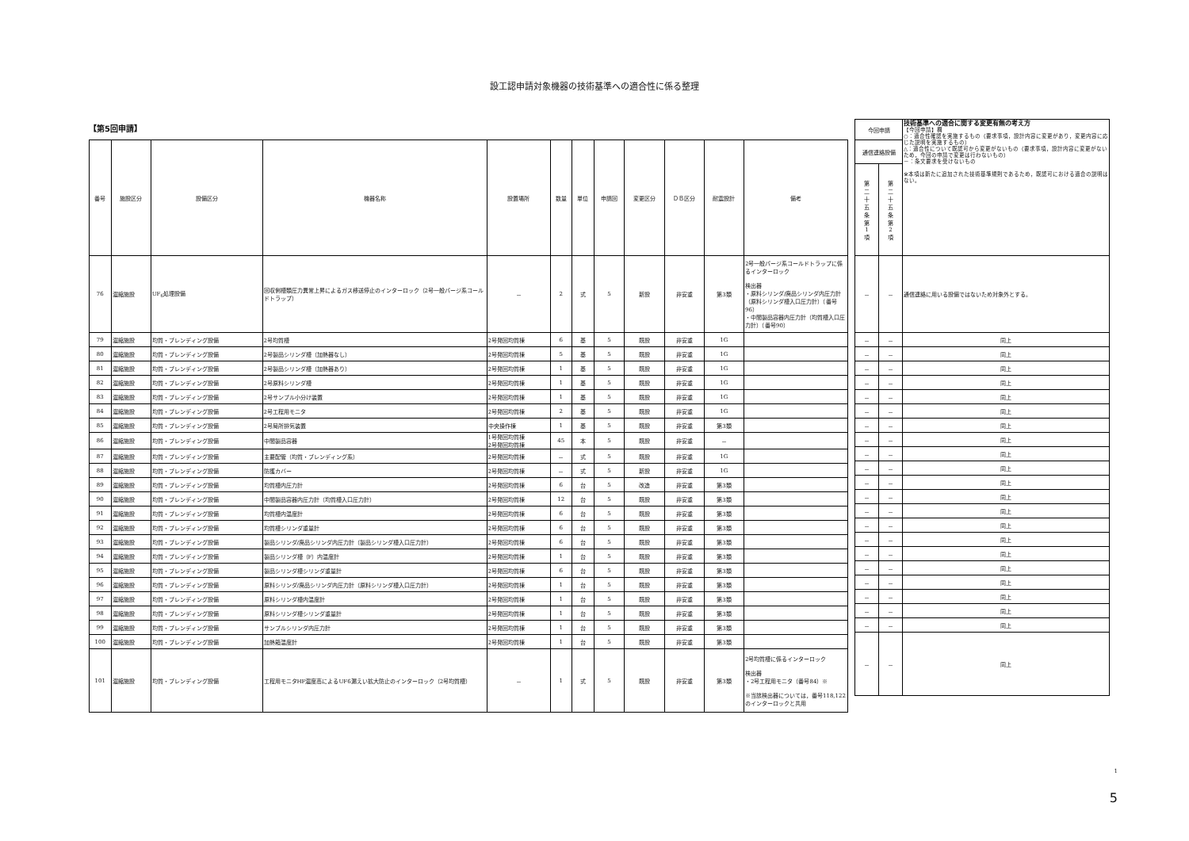設工認申請対象機器の技術基準への適合性に係る整理
【第5回申請】
| 番号 | 施設区分 | 設備区分 | 機器名称 | 設置場所 | 数量 | 単位 | 申請回 | 変更区分 | ＤＢ区分 | 耐震設計 | 備考 |
| --- | --- | --- | --- | --- | --- | --- | --- | --- | --- | --- | --- |
| 76 | 濃縮施設 | UF<sub>6</sub>処理設備 | 回収側槽類圧力異常上昇によるガス移送停止のインターロック（2号一般パージ系コールドトラップ） | － | 2 | 式 | 5 | 新設 | 非安重 | 第3類 | 2号一般パージ系コールドトラップに係るインターロック 検出器 ・原料シリンダ/廃品シリンダ内圧力計（原料シリンダ槽入口圧力計）（番号96） ・中間製品容器内圧力計（均質槽入口圧力計）（番号90） |
| 79 | 濃縮施設 | 均質・ブレンディング設備 | 2号均質槽 | 2号発回均質棟 | 6 | 基 | 5 | 既設 | 非安重 | 1G | |
| 80 | 濃縮施設 | 均質・ブレンディング設備 | 2号製品シリンダ槽（加熱器なし） | 2号発回均質棟 | 5 | 基 | 5 | 既設 | 非安重 | 1G | |
| 81 | 濃縮施設 | 均質・ブレンディング設備 | 2号製品シリンダ槽（加熱器あり） | 2号発回均質棟 | 1 | 基 | 5 | 既設 | 非安重 | 1G | |
| 82 | 濃縮施設 | 均質・ブレンディング設備 | 2号原料シリンダ槽 | 2号発回均質棟 | 1 | 基 | 5 | 既設 | 非安重 | 1G | |
| 83 | 濃縮施設 | 均質・ブレンディング設備 | 2号サンプル小分け装置 | 2号発回均質棟 | 1 | 基 | 5 | 既設 | 非安重 | 1G | |
| 84 | 濃縮施設 | 均質・ブレンディング設備 | 2号工程用モニタ | 2号発回均質棟 | 2 | 基 | 5 | 既設 | 非安重 | 1G | |
| 85 | 濃縮施設 | 均質・ブレンディング設備 | 2号局所排気装置 | 中央操作棟 | 1 | 基 | 5 | 既設 | 非安重 | 第3類 | |
| 86 | 濃縮施設 | 均質・ブレンディング設備 | 中間製品容器 | 1号発回均質棟 2号発回均質棟 | 45 | 本 | 5 | 既設 | 非安重 | － | |
| 87 | 濃縮施設 | 均質・ブレンディング設備 | 主要配管（均質・ブレンディング系） | 2号発回均質棟 | － | 式 | 5 | 既設 | 非安重 | 1G | |
| 88 | 濃縮施設 | 均質・ブレンディング設備 | 防護カバー | 2号発回均質棟 | － | 式 | 5 | 新設 | 非安重 | 1G | |
| 89 | 濃縮施設 | 均質・ブレンディング設備 | 均質槽内圧力計 | 2号発回均質棟 | 6 | 台 | 5 | 改造 | 非安重 | 第3類 | |
| 90 | 濃縮施設 | 均質・ブレンディング設備 | 中間製品容器内圧力計（均質槽入口圧力計） | 2号発回均質棟 | 12 | 台 | 5 | 既設 | 非安重 | 第3類 | |
| 91 | 濃縮施設 | 均質・ブレンディング設備 | 均質槽内温度計 | 2号発回均質棟 | 6 | 台 | 5 | 既設 | 非安重 | 第3類 | |
| 92 | 濃縮施設 | 均質・ブレンディング設備 | 均質槽シリンダ重量計 | 2号発回均質棟 | 6 | 台 | 5 | 既設 | 非安重 | 第3類 | |
| 93 | 濃縮施設 | 均質・ブレンディング設備 | 製品シリンダ/廃品シリンダ内圧力計（製品シリンダ槽入口圧力計） | 2号発回均質棟 | 6 | 台 | 5 | 既設 | 非安重 | 第3類 | |
| 94 | 濃縮施設 | 均質・ブレンディング設備 | 製品シリンダ槽（F）内温度計 | 2号発回均質棟 | 1 | 台 | 5 | 既設 | 非安重 | 第3類 | |
| 95 | 濃縮施設 | 均質・ブレンディング設備 | 製品シリンダ槽シリンダ重量計 | 2号発回均質棟 | 6 | 台 | 5 | 既設 | 非安重 | 第3類 | |
| 96 | 濃縮施設 | 均質・ブレンディング設備 | 原料シリンダ/廃品シリンダ内圧力計（原料シリンダ槽入口圧力計） | 2号発回均質棟 | 1 | 台 | 5 | 既設 | 非安重 | 第3類 | |
| 97 | 濃縮施設 | 均質・ブレンディング設備 | 原料シリンダ槽内温度計 | 2号発回均質棟 | 1 | 台 | 5 | 既設 | 非安重 | 第3類 | |
| 98 | 濃縮施設 | 均質・ブレンディング設備 | 原料シリンダ槽シリンダ重量計 | 2号発回均質棟 | 1 | 台 | 5 | 既設 | 非安重 | 第3類 | |
| 99 | 濃縮施設 | 均質・ブレンディング設備 | サンプルシリンダ内圧力計 | 2号発回均質棟 | 1 | 台 | 5 | 既設 | 非安重 | 第3類 | |
| 100 | 濃縮施設 | 均質・ブレンディング設備 | 加熱箱温度計 | 2号発回均質棟 | 1 | 台 | 5 | 既設 | 非安重 | 第3類 | |
| 101 | 濃縮施設 | 均質・ブレンディング設備 | 工程用モニタHF濃度高によるUF6漏えい拡大防止のインターロック（2号均質槽） | － | 1 | 式 | 5 | 既設 | 非安重 | 第3類 | 2号均質槽に係るインターロック 検出器 ・2号工程用モニタ（番号84）※ ※当該検出器については，番号118,122のインターロックと共用 |
| 今回申請 | | 技術基準への適合に関する変更有無の考え方 【今回申請】欄 ○：適合性確認を実施するもの（要求事項，設計内容に変更があり，変更内容に応じた説明を実施するもの） △：適合性について既認可から変更がないもの（要求事項，設計内容に変更がないため，今回の申請で変更は行わないもの） －：条文要求を受けないもの ※本項は新たに追加された技術基準規則であるため，既認可における適合の説明はない。 |
| 通信連絡設備 | | |
| 第 二 十 五 条 第 1 項 | 第 二 十 五 条 第 2 項 | |
| － | － | 通信連絡に用いる設備ではないため対象外とする。 |
| － | － | 同上 |
| － | － | 同上 |
| － | － | 同上 |
| － | － | 同上 |
| － | － | 同上 |
| － | － | 同上 |
| － | － | 同上 |
| － | － | 同上 |
| － | － | 同上 |
| － | － | 同上 |
| － | － | 同上 |
| － | － | 同上 |
| － | － | 同上 |
| － | － | 同上 |
| － | － | 同上 |
| － | － | 同上 |
| － | － | 同上 |
| － | － | 同上 |
| － | － | 同上 |
| － | － | 同上 |
| － | － | 同上 |
| － | － | 同上 |
1
5